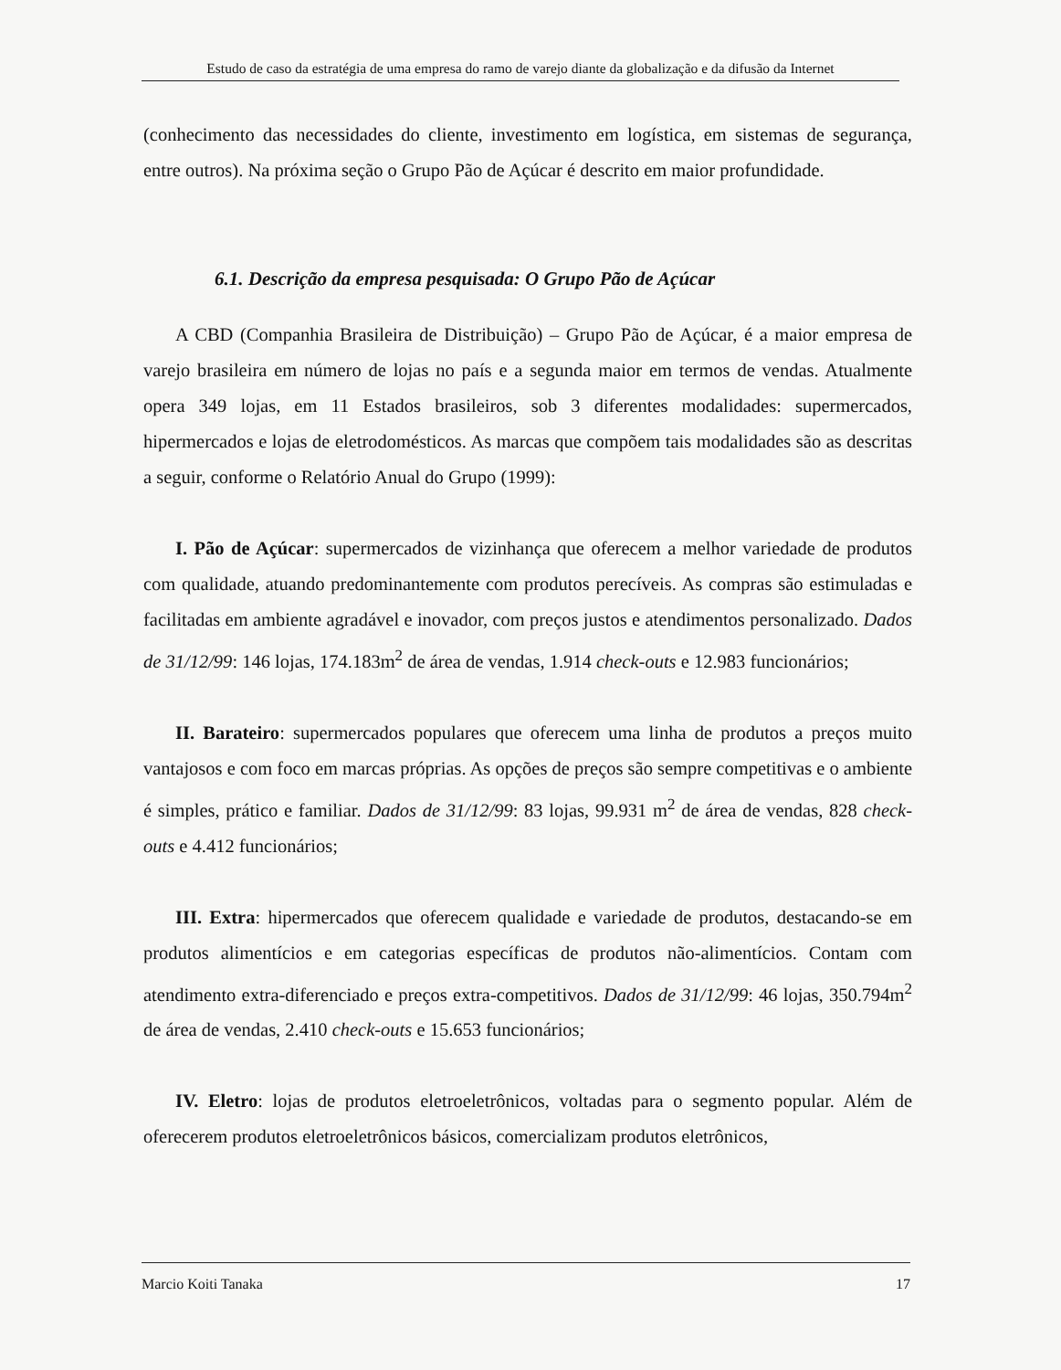Estudo de caso da estratégia de uma empresa do ramo de varejo diante da globalização e da difusão da Internet
(conhecimento das necessidades do cliente, investimento em logística, em sistemas de segurança, entre outros). Na próxima seção o Grupo Pão de Açúcar é descrito em maior profundidade.
6.1. Descrição da empresa pesquisada: O Grupo Pão de Açúcar
A CBD (Companhia Brasileira de Distribuição) – Grupo Pão de Açúcar, é a maior empresa de varejo brasileira em número de lojas no país e a segunda maior em termos de vendas. Atualmente opera 349 lojas, em 11 Estados brasileiros, sob 3 diferentes modalidades: supermercados, hipermercados e lojas de eletrodomésticos. As marcas que compõem tais modalidades são as descritas a seguir, conforme o Relatório Anual do Grupo (1999):
I. Pão de Açúcar: supermercados de vizinhança que oferecem a melhor variedade de produtos com qualidade, atuando predominantemente com produtos perecíveis. As compras são estimuladas e facilitadas em ambiente agradável e inovador, com preços justos e atendimentos personalizado. Dados de 31/12/99: 146 lojas, 174.183m<sup>2</sup> de área de vendas, 1.914 check-outs e 12.983 funcionários;
II. Barateiro: supermercados populares que oferecem uma linha de produtos a preços muito vantajosos e com foco em marcas próprias. As opções de preços são sempre competitivas e o ambiente é simples, prático e familiar. Dados de 31/12/99: 83 lojas, 99.931 m<sup>2</sup> de área de vendas, 828 check-outs e 4.412 funcionários;
III. Extra: hipermercados que oferecem qualidade e variedade de produtos, destacando-se em produtos alimentícios e em categorias específicas de produtos não-alimentícios. Contam com atendimento extra-diferenciado e preços extra-competitivos. Dados de 31/12/99: 46 lojas, 350.794m<sup>2</sup> de área de vendas, 2.410 check-outs e 15.653 funcionários;
IV. Eletro: lojas de produtos eletroeletrônicos, voltadas para o segmento popular. Além de oferecerem produtos eletroeletrônicos básicos, comercializam produtos eletrônicos,
Marcio Koiti Tanaka 17